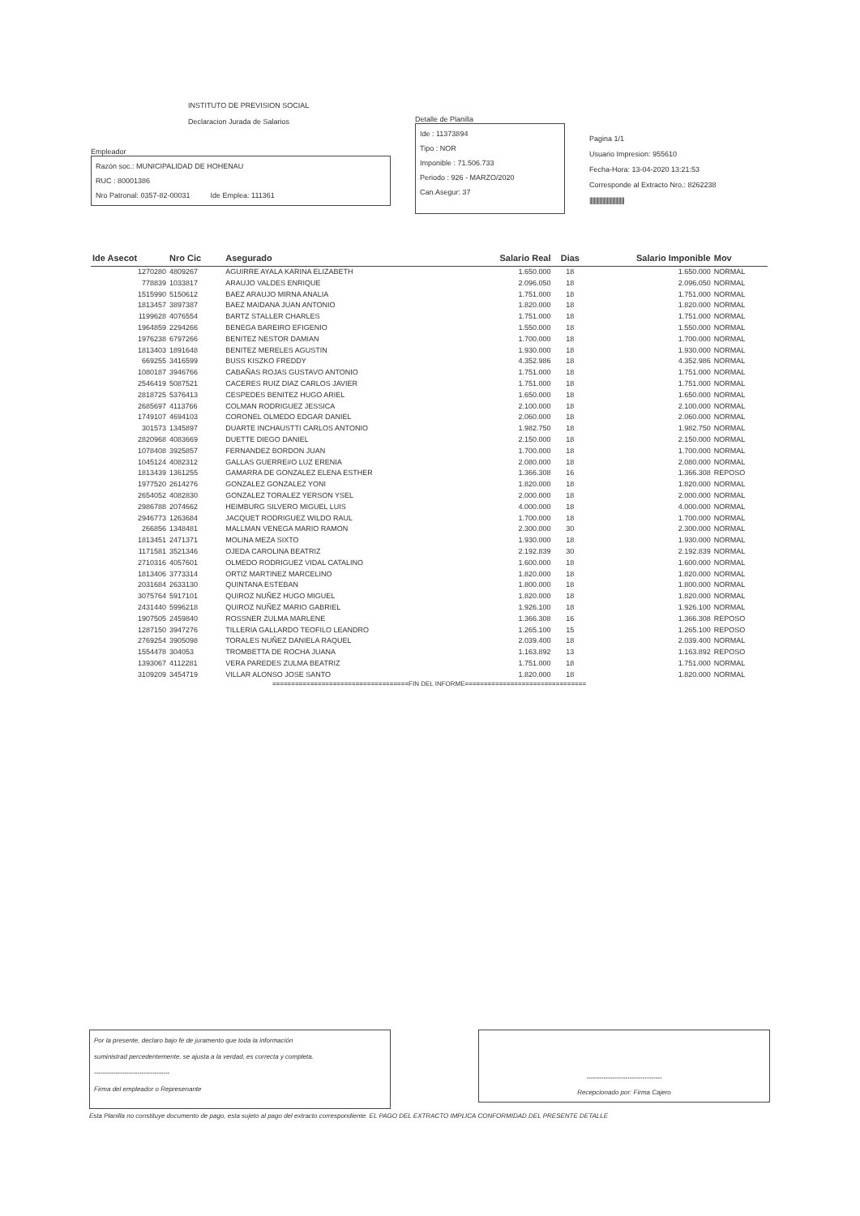INSTITUTO DE PREVISION SOCIAL
Declaracion Jurada de Salarios
Empleador
Razón soc.: MUNICIPALIDAD DE HOHENAU
RUC : 80001386
Nro Patronal: 0357-82-00031 Ide Emplea: 111361
Detalle de Planilla
Ide : 11373894
Tipo : NOR
Imponible : 71.506.733
Periodo : 926 - MARZO/2020
Can.Asegur: 37
Pagina 1/1
Usuario Impresion: 955610
Fecha-Hora: 13-04-2020 13:21:53
Corresponde al Extracto Nro.: 8262238
||||||||||||||||||||||||||||||||
| Ide Asecot | Nro Cic | Asegurado | Salario Real | Dias | Salario Imponible | Mov |
| --- | --- | --- | --- | --- | --- | --- |
| 1270280 | 4809267 | AGUIRRE AYALA KARINA ELIZABETH | 1.650.000 | 18 | 1.650.000 | NORMAL |
| 778839 | 1033817 | ARAUJO VALDES ENRIQUE | 2.096.050 | 18 | 2.096.050 | NORMAL |
| 1515990 | 5150612 | BAEZ ARAUJO MIRNA ANALIA | 1.751.000 | 18 | 1.751.000 | NORMAL |
| 1813457 | 3897387 | BAEZ MAIDANA JUAN ANTONIO | 1.820.000 | 18 | 1.820.000 | NORMAL |
| 1199628 | 4076554 | BARTZ STALLER CHARLES | 1.751.000 | 18 | 1.751.000 | NORMAL |
| 1964859 | 2294266 | BENEGA BAREIRO EFIGENIO | 1.550.000 | 18 | 1.550.000 | NORMAL |
| 1976238 | 6797266 | BENITEZ NESTOR DAMIAN | 1.700.000 | 18 | 1.700.000 | NORMAL |
| 1813403 | 1891648 | BENITEZ MERELES AGUSTIN | 1.930.000 | 18 | 1.930.000 | NORMAL |
| 669255 | 3416599 | BUSS KISZKO FREDDY | 4.352.986 | 18 | 4.352.986 | NORMAL |
| 1080187 | 3946766 | CABAÑAS ROJAS GUSTAVO ANTONIO | 1.751.000 | 18 | 1.751.000 | NORMAL |
| 2546419 | 5087521 | CACERES RUIZ DIAZ CARLOS JAVIER | 1.751.000 | 18 | 1.751.000 | NORMAL |
| 2818725 | 5376413 | CESPEDES BENITEZ HUGO ARIEL | 1.650.000 | 18 | 1.650.000 | NORMAL |
| 2685697 | 4113766 | COLMAN RODRIGUEZ JESSICA | 2.100.000 | 18 | 2.100.000 | NORMAL |
| 1749107 | 4694103 | CORONEL OLMEDO EDGAR DANIEL | 2.060.000 | 18 | 2.060.000 | NORMAL |
| 301573 | 1345897 | DUARTE INCHAUSTTI CARLOS ANTONIO | 1.982.750 | 18 | 1.982.750 | NORMAL |
| 2820968 | 4083669 | DUETTE DIEGO DANIEL | 2.150.000 | 18 | 2.150.000 | NORMAL |
| 1078408 | 3925857 | FERNANDEZ BORDON JUAN | 1.700.000 | 18 | 1.700.000 | NORMAL |
| 1045124 | 4082312 | GALLAS GUERRE#O LUZ ERENIA | 2.080.000 | 18 | 2.080.000 | NORMAL |
| 1813439 | 1361255 | GAMARRA DE GONZALEZ ELENA ESTHER | 1.366.308 | 16 | 1.366.308 | REPOSO |
| 1977520 | 2614276 | GONZALEZ GONZALEZ YONI | 1.820.000 | 18 | 1.820.000 | NORMAL |
| 2654052 | 4082830 | GONZALEZ TORALEZ YERSON YSEL | 2.000.000 | 18 | 2.000.000 | NORMAL |
| 2986788 | 2074662 | HEIMBURG SILVERO MIGUEL LUIS | 4.000.000 | 18 | 4.000.000 | NORMAL |
| 2946773 | 1263684 | JACQUET RODRIGUEZ WILDO RAUL | 1.700.000 | 18 | 1.700.000 | NORMAL |
| 266856 | 1348481 | MALLMAN VENEGA MARIO RAMON | 2.300.000 | 30 | 2.300.000 | NORMAL |
| 1813451 | 2471371 | MOLINA MEZA SIXTO | 1.930.000 | 18 | 1.930.000 | NORMAL |
| 1171581 | 3521346 | OJEDA CAROLINA BEATRIZ | 2.192.839 | 30 | 2.192.839 | NORMAL |
| 2710316 | 4057601 | OLMEDO RODRIGUEZ VIDAL CATALINO | 1.600.000 | 18 | 1.600.000 | NORMAL |
| 1813406 | 3773314 | ORTIZ MARTINEZ MARCELINO | 1.820.000 | 18 | 1.820.000 | NORMAL |
| 2031684 | 2633130 | QUINTANA ESTEBAN | 1.800.000 | 18 | 1.800.000 | NORMAL |
| 3075764 | 5917101 | QUIROZ NUÑEZ HUGO MIGUEL | 1.820.000 | 18 | 1.820.000 | NORMAL |
| 2431440 | 5996218 | QUIROZ NUÑEZ MARIO GABRIEL | 1.926.100 | 18 | 1.926.100 | NORMAL |
| 1907505 | 2459840 | ROSSNER ZULMA MARLENE | 1.366.308 | 16 | 1.366.308 | REPOSO |
| 1287150 | 3947276 | TILLERIA GALLARDO TEOFILO LEANDRO | 1.265.100 | 15 | 1.265.100 | REPOSO |
| 2769254 | 3905098 | TORALES NUÑEZ DANIELA RAQUEL | 2.039.400 | 18 | 2.039.400 | NORMAL |
| 1554478 | 304053 | TROMBETTA DE ROCHA JUANA | 1.163.892 | 13 | 1.163.892 | REPOSO |
| 1393067 | 4112281 | VERA PAREDES ZULMA BEATRIZ | 1.751.000 | 18 | 1.751.000 | NORMAL |
| 3109209 | 3454719 | VILLAR ALONSO JOSE SANTO | 1.820.000 | 18 | 1.820.000 | NORMAL |
====================================FIN DEL INFORME================================
Por la presente, declaro bajo fe de juramento que toda la información
suministrad percedentemente, se ajusta a la verdad, es correcta y completa.
-----------------------------------
Firma del empleador o Represenante
-----------------------------------
Recepcionado por: Firma Cajero
Esta Planilla no constituye documento de pago, esta sujeto al pago del extracto correspondiente. EL PAGO DEL EXTRACTO IMPLICA CONFORMIDAD DEL PRESENTE DETALLE